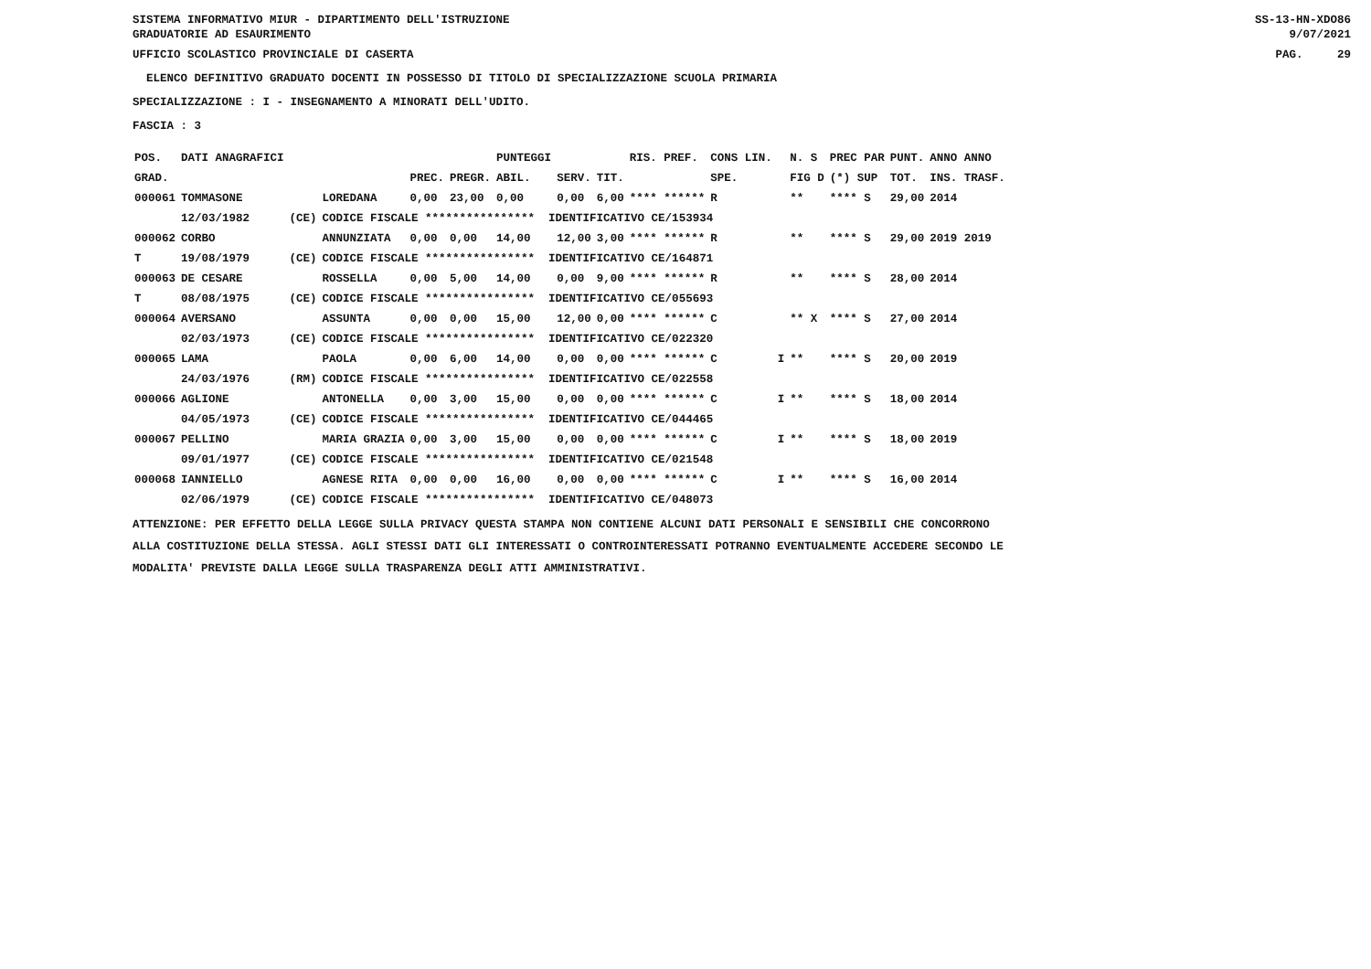SISTEMA INFORMATIVO MIUR - DIPARTIMENTO DELL'ISTRUZIONE SS-13-HN-XDO86
GRADUATORIE AD ESAURIMENTO 9/07/2021
UFFICIO SCOLASTICO PROVINCIALE DI CASERTA PAG. 29
ELENCO DEFINITIVO GRADUATO DOCENTI IN POSSESSO DI TITOLO DI SPECIALIZZAZIONE SCUOLA PRIMARIA
SPECIALIZZAZIONE : I - INSEGNAMENTO A MINORATI DELL'UDITO.
FASCIA : 3
| POS. | DATI ANAGRAFICI | | | | | PUNTEGGI | | | RIS. PREF. | CONS LIN. | | N. S | PREC PAR | PUNT. | ANNO ANNO |
| --- | --- | --- | --- | --- | --- | --- | --- | --- | --- | --- | --- | --- | --- | --- | --- |
| GRAD. | | | | PREC. | PREGR. | ABIL. | SERV. | TIT. | | SPE. | | FIG D | (*) SUP | TOT. | INS. TRASF. |
| 000061 | TOMMASONE | | LOREDANA | 0,00 | 23,00 | 0,00 | 0,00 | 6,00 | **** ****** | R | | ** | **** S | 29,00 | 2014 |
| | 12/03/1982 | (CE) | CODICE FISCALE **************** IDENTIFICATIVO CE/153934 | | | | | | | | | | | | |
| 000062 | CORBO | | ANNUNZIATA | 0,00 | 0,00 | 14,00 | 12,00 | 3,00 | **** ****** | R | | ** | **** S | 29,00 | 2019 2019 |
| T | 19/08/1979 | (CE) | CODICE FISCALE **************** IDENTIFICATIVO CE/164871 | | | | | | | | | | | | |
| 000063 | DE CESARE | | ROSSELLA | 0,00 | 5,00 | 14,00 | 0,00 | 9,00 | **** ****** | R | | ** | **** S | 28,00 | 2014 |
| T | 08/08/1975 | (CE) | CODICE FISCALE **************** IDENTIFICATIVO CE/055693 | | | | | | | | | | | | |
| 000064 | AVERSANO | | ASSUNTA | 0,00 | 0,00 | 15,00 | 12,00 | 0,00 | **** ****** | C | | ** X | **** S | 27,00 | 2014 |
| | 02/03/1973 | (CE) | CODICE FISCALE **************** IDENTIFICATIVO CE/022320 | | | | | | | | | | | | |
| 000065 | LAMA | | PAOLA | 0,00 | 6,00 | 14,00 | 0,00 | 0,00 | **** ****** | C | I | ** | **** S | 20,00 | 2019 |
| | 24/03/1976 | (RM) | CODICE FISCALE **************** IDENTIFICATIVO CE/022558 | | | | | | | | | | | | |
| 000066 | AGLIONE | | ANTONELLA | 0,00 | 3,00 | 15,00 | 0,00 | 0,00 | **** ****** | C | I | ** | **** S | 18,00 | 2014 |
| | 04/05/1973 | (CE) | CODICE FISCALE **************** IDENTIFICATIVO CE/044465 | | | | | | | | | | | | |
| 000067 | PELLINO | | MARIA GRAZIA | 0,00 | 3,00 | 15,00 | 0,00 | 0,00 | **** ****** | C | I | ** | **** S | 18,00 | 2019 |
| | 09/01/1977 | (CE) | CODICE FISCALE **************** IDENTIFICATIVO CE/021548 | | | | | | | | | | | | |
| 000068 | IANNIELLO | | AGNESE RITA | 0,00 | 0,00 | 16,00 | 0,00 | 0,00 | **** ****** | C | I | ** | **** S | 16,00 | 2014 |
| | 02/06/1979 | (CE) | CODICE FISCALE **************** IDENTIFICATIVO CE/048073 | | | | | | | | | | | | |
ATTENZIONE: PER EFFETTO DELLA LEGGE SULLA PRIVACY QUESTA STAMPA NON CONTIENE ALCUNI DATI PERSONALI E SENSIBILI CHE CONCORRONO
ALLA COSTITUZIONE DELLA STESSA. AGLI STESSI DATI GLI INTERESSATI O CONTROINTERESSATI POTRANNO EVENTUALMENTE ACCEDERE SECONDO LE
MODALITA' PREVISTE DALLA LEGGE SULLA TRASPARENZA DEGLI ATTI AMMINISTRATIVI.